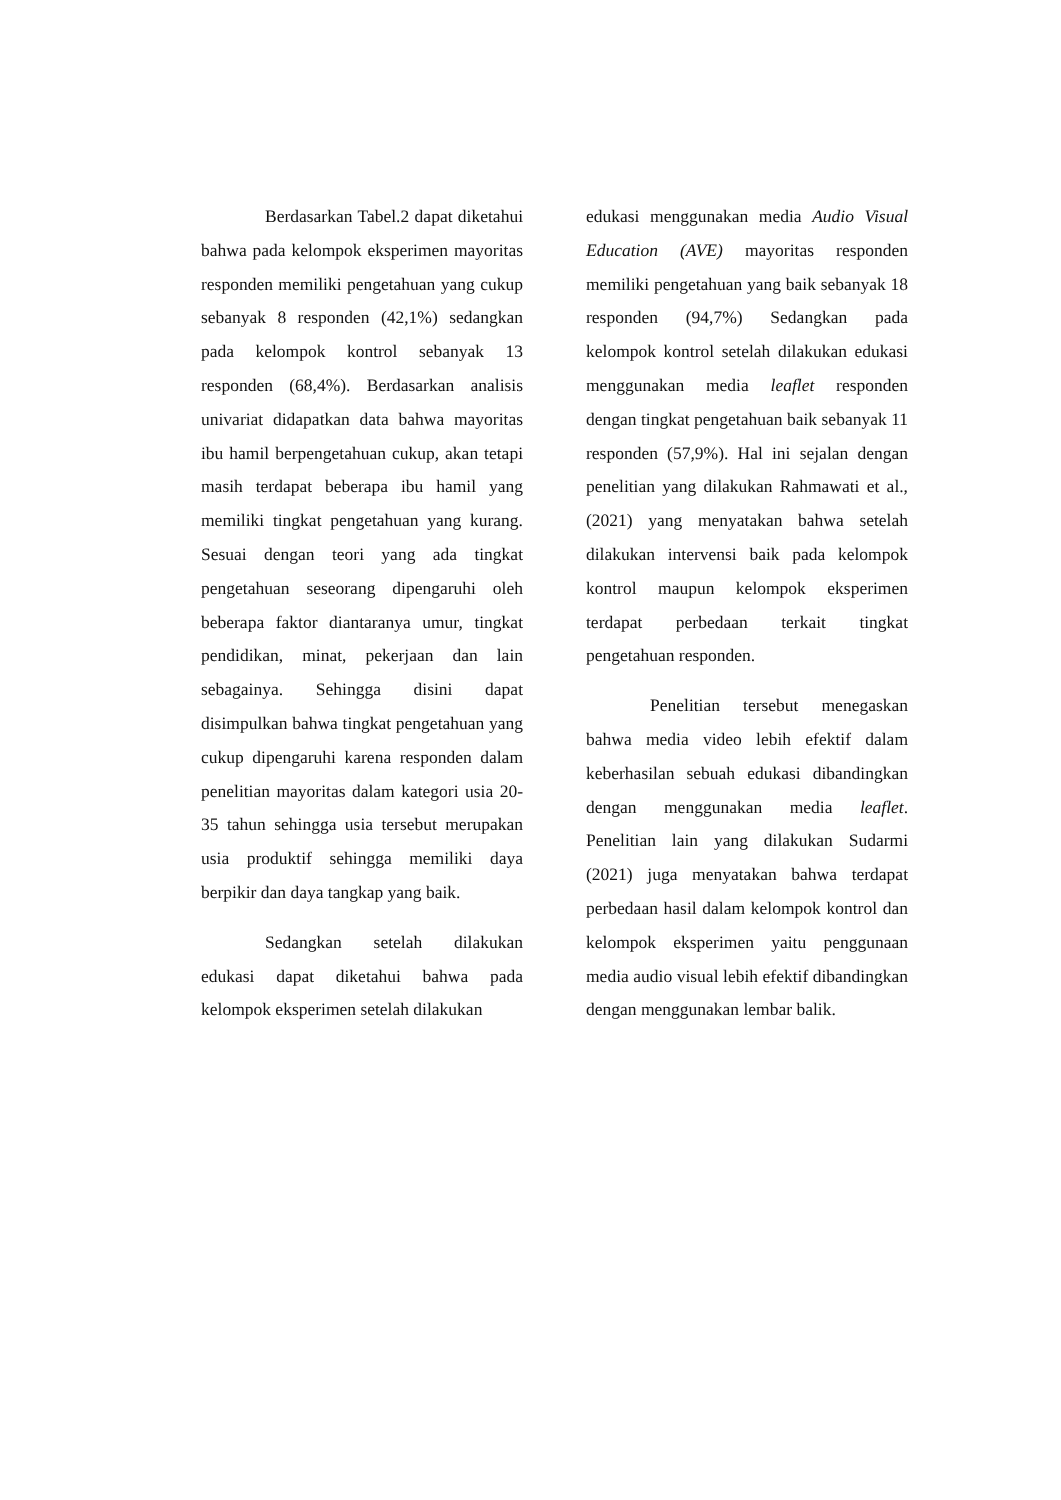Berdasarkan Tabel.2 dapat diketahui bahwa pada kelompok eksperimen mayoritas responden memiliki pengetahuan yang cukup sebanyak 8 responden (42,1%) sedangkan pada kelompok kontrol sebanyak 13 responden (68,4%). Berdasarkan analisis univariat didapatkan data bahwa mayoritas ibu hamil berpengetahuan cukup, akan tetapi masih terdapat beberapa ibu hamil yang memiliki tingkat pengetahuan yang kurang. Sesuai dengan teori yang ada tingkat pengetahuan seseorang dipengaruhi oleh beberapa faktor diantaranya umur, tingkat pendidikan, minat, pekerjaan dan lain sebagainya. Sehingga disini dapat disimpulkan bahwa tingkat pengetahuan yang cukup dipengaruhi karena responden dalam penelitian mayoritas dalam kategori usia 20-35 tahun sehingga usia tersebut merupakan usia produktif sehingga memiliki daya berpikir dan daya tangkap yang baik.
Sedangkan setelah dilakukan edukasi dapat diketahui bahwa pada kelompok eksperimen setelah dilakukan
edukasi menggunakan media Audio Visual Education (AVE) mayoritas responden memiliki pengetahuan yang baik sebanyak 18 responden (94,7%) Sedangkan pada kelompok kontrol setelah dilakukan edukasi menggunakan media leaflet responden dengan tingkat pengetahuan baik sebanyak 11 responden (57,9%). Hal ini sejalan dengan penelitian yang dilakukan Rahmawati et al., (2021) yang menyatakan bahwa setelah dilakukan intervensi baik pada kelompok kontrol maupun kelompok eksperimen terdapat perbedaan terkait tingkat pengetahuan responden.
Penelitian tersebut menegaskan bahwa media video lebih efektif dalam keberhasilan sebuah edukasi dibandingkan dengan menggunakan media leaflet. Penelitian lain yang dilakukan Sudarmi (2021) juga menyatakan bahwa terdapat perbedaan hasil dalam kelompok kontrol dan kelompok eksperimen yaitu penggunaan media audio visual lebih efektif dibandingkan dengan menggunakan lembar balik.